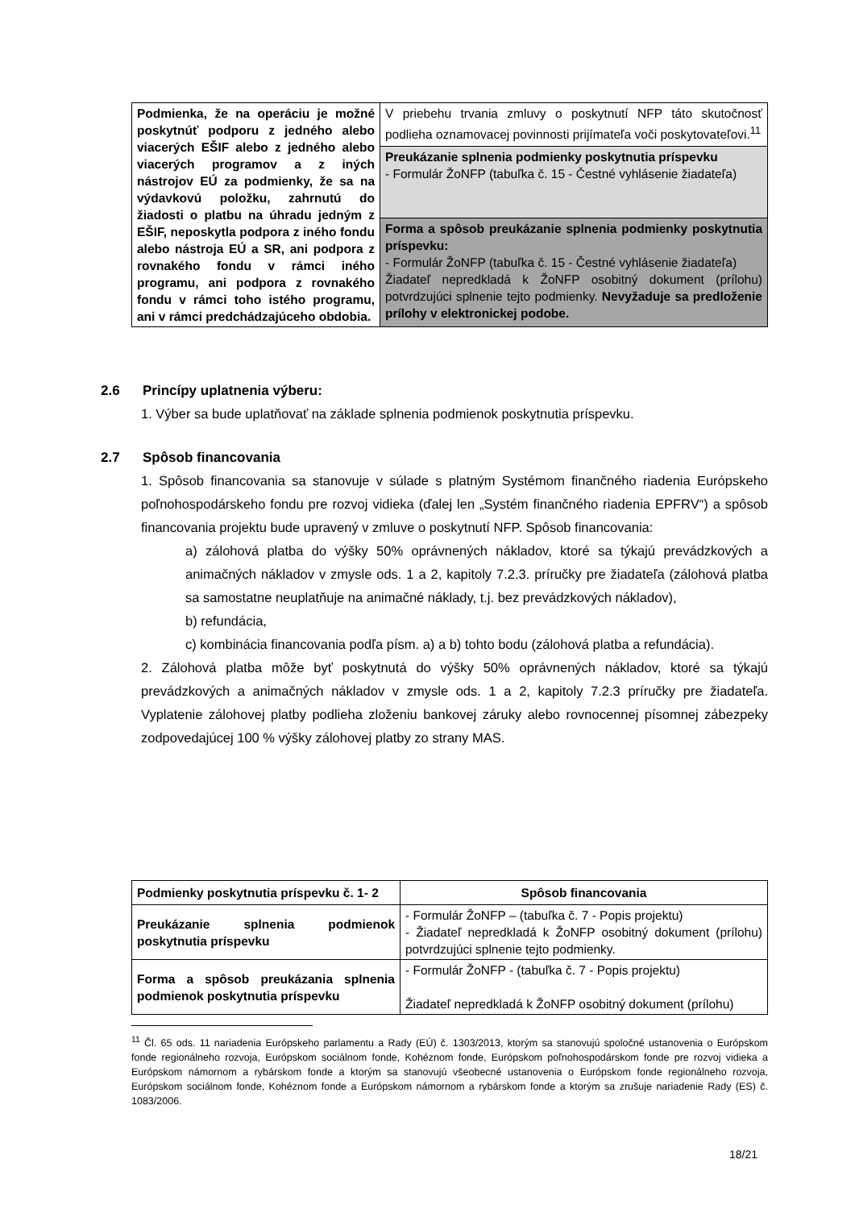| Podmienka, že na operáciu je možné poskytnúť podporu z jedného alebo viacerých EŠIF alebo z jedného alebo viacerých programov a z iných nástrojov EÚ za podmienky, že sa na výdavkovú položku, zahrnutú do žiadosti o platbu na úhradu jedným z EŠIF, neposkytla podpora z iného fondu alebo nástroja EÚ a SR, ani podpora z rovnakého fondu v rámci iného programu, ani podpora z rovnakého fondu v rámci toho istého programu, ani v rámci predchádzajúceho obdobia. | V priebehu trvania zmluvy o poskytnutí NFP táto skutočnosť podlieha oznamovacej povinnosti prijímateľa voči poskytovateľovi.<sup>11</sup> |
| | Preukázanie splnenia podmienky poskytnutia príspevku - Formulár ŽoNFP (tabuľka č. 15 - Čestné vyhlásenie žiadateľa) |
| | Forma a spôsob preukázanie splnenia podmienky poskytnutia príspevku: - Formulár ŽoNFP (tabuľka č. 15 - Čestné vyhlásenie žiadateľa) Žiadateľ nepredkladá k ŽoNFP osobitný dokument (prílohu) potvrdzujúci splnenie tejto podmienky. Nevyžaduje sa predloženie prílohy v elektronickej podobe. |
2.6 Princípy uplatnenia výberu:
1. Výber sa bude uplatňovať na základe splnenia podmienok poskytnutia príspevku.
2.7 Spôsob financovania
1. Spôsob financovania sa stanovuje v súlade s platným Systémom finančného riadenia Európskeho poľnohospodárskeho fondu pre rozvoj vidieka (ďalej len „Systém finančného riadenia EPFRV“) a spôsob financovania projektu bude upravený v zmluve o poskytnutí NFP. Spôsob financovania:
a) zálohová platba do výšky 50% oprávnených nákladov, ktoré sa týkajú prevádzkových a animačných nákladov v zmysle ods. 1 a 2, kapitoly 7.2.3. príručky pre žiadateľa (zálohová platba sa samostatne neuplatňuje na animačné náklady, t.j. bez prevádzkových nákladov),
b) refundácia,
c) kombinácia financovania podľa písm. a) a b) tohto bodu (zálohová platba a refundácia).
2. Zálohová platba môže byť poskytnutá do výšky 50% oprávnených nákladov, ktoré sa týkajú prevádzkových a animačných nákladov v zmysle ods. 1 a 2, kapitoly 7.2.3 príručky pre žiadateľa. Vyplatenie zálohovej platby podlieha zloženiu bankovej záruky alebo rovnocennej písomnej zábezpeky zodpovedajúcej 100 % výšky zálohovej platby zo strany MAS.
| Podmienky poskytnutia príspevku č. 1- 2 | Spôsob financovania |
| --- | --- |
| Preukázanie splnenia podmienok poskytnutia príspevku | - Formulár ŽoNFP – (tabuľka č. 7 - Popis projektu) - Žiadateľ nepredkladá k ŽoNFP osobitný dokument (prílohu) potvrdzujúci splnenie tejto podmienky. |
| Forma a spôsob preukázania splnenia podmienok poskytnutia príspevku | - Formulár ŽoNFP - (tabuľka č. 7 - Popis projektu) Žiadateľ nepredkladá k ŽoNFP osobitný dokument (prílohu) |
<sup>11</sup> Čl. 65 ods. 11 nariadenia Európskeho parlamentu a Rady (EÚ) č. 1303/2013, ktorým sa stanovujú spoločné ustanovenia o Európskom fonde regionálneho rozvoja, Európskom sociálnom fonde, Kohéznom fonde, Európskom poľnohospodárskom fonde pre rozvoj vidieka a Európskom námornom a rybárskom fonde a ktorým sa stanovujú všeobecné ustanovenia o Európskom fonde regionálneho rozvoja, Európskom sociálnom fonde, Kohéznom fonde a Európskom námornom a rybárskom fonde a ktorým sa zrušuje nariadenie Rady (ES) č. 1083/2006.
18/21